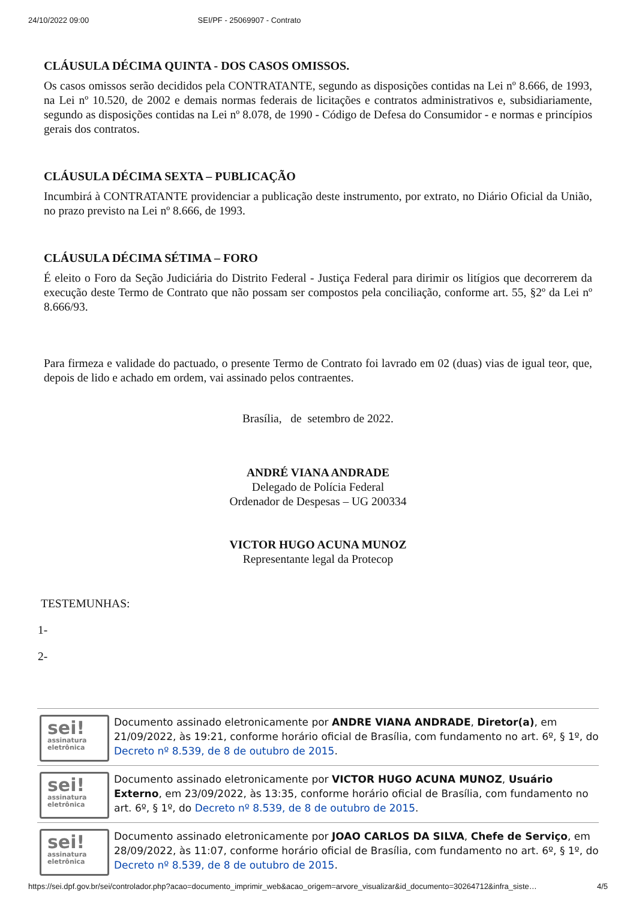24/10/2022 09:00 SEI/PF - 25069907 - Contrato
CLÁUSULA DÉCIMA QUINTA - DOS CASOS OMISSOS.
Os casos omissos serão decididos pela CONTRATANTE, segundo as disposições contidas na Lei nº 8.666, de 1993, na Lei nº 10.520, de 2002 e demais normas federais de licitações e contratos administrativos e, subsidiariamente, segundo as disposições contidas na Lei nº 8.078, de 1990 - Código de Defesa do Consumidor - e normas e princípios gerais dos contratos.
CLÁUSULA DÉCIMA SEXTA – PUBLICAÇÃO
Incumbirá à CONTRATANTE providenciar a publicação deste instrumento, por extrato, no Diário Oficial da União, no prazo previsto na Lei nº 8.666, de 1993.
CLÁUSULA DÉCIMA SÉTIMA – FORO
É eleito o Foro da Seção Judiciária do Distrito Federal - Justiça Federal para dirimir os litígios que decorrerem da execução deste Termo de Contrato que não possam ser compostos pela conciliação, conforme art. 55, §2º da Lei nº 8.666/93.
Para firmeza e validade do pactuado, o presente Termo de Contrato foi lavrado em 02 (duas) vias de igual teor, que, depois de lido e achado em ordem, vai assinado pelos contraentes.
Brasília, de setembro de 2022.
ANDRÉ VIANA ANDRADE
Delegado de Polícia Federal
Ordenador de Despesas – UG 200334
VICTOR HUGO ACUNA MUNOZ
Representante legal da Protecop
TESTEMUNHAS:
1-
2-
sei!
assinatura
eletrônica
Documento assinado eletronicamente por ANDRE VIANA ANDRADE, Diretor(a), em 21/09/2022, às 19:21, conforme horário oficial de Brasília, com fundamento no art. 6º, § 1º, do Decreto nº 8.539, de 8 de outubro de 2015.
sei!
assinatura
eletrônica
Documento assinado eletronicamente por VICTOR HUGO ACUNA MUNOZ, Usuário Externo, em 23/09/2022, às 13:35, conforme horário oficial de Brasília, com fundamento no art. 6º, § 1º, do Decreto nº 8.539, de 8 de outubro de 2015.
sei!
assinatura
eletrônica
Documento assinado eletronicamente por JOAO CARLOS DA SILVA, Chefe de Serviço, em 28/09/2022, às 11:07, conforme horário oficial de Brasília, com fundamento no art. 6º, § 1º, do Decreto nº 8.539, de 8 de outubro de 2015.
https://sei.dpf.gov.br/sei/controlador.php?acao=documento_imprimir_web&acao_origem=arvore_visualizar&id_documento=30264712&infra_siste… 4/5